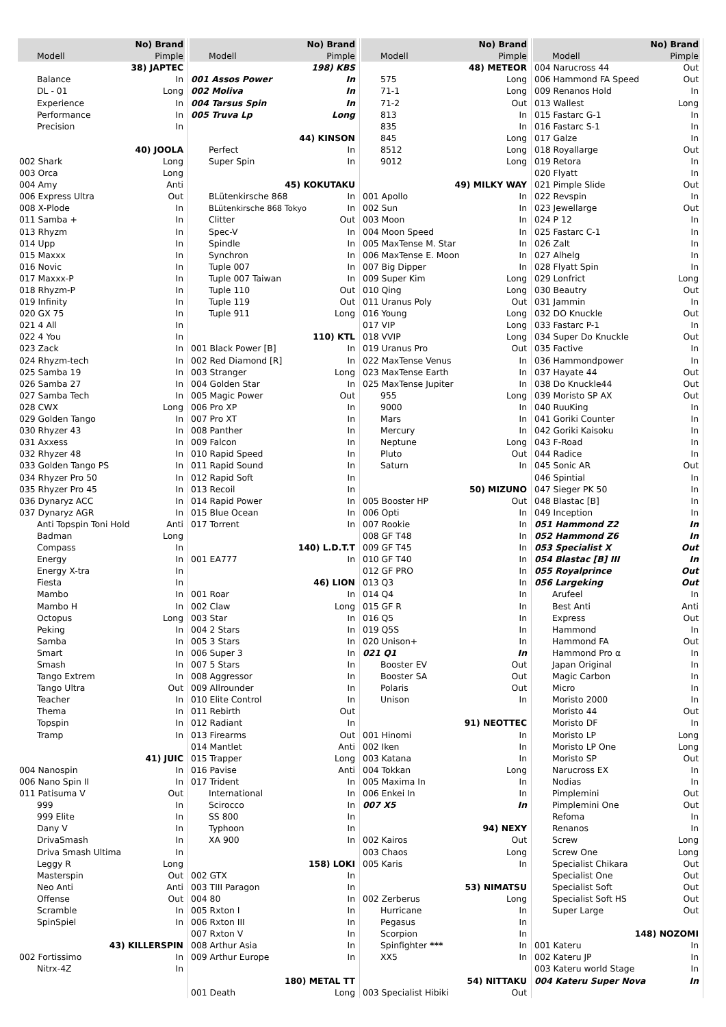| No) Brand | |
| --- | --- |
| Modell | Pimple |
| 38) JAPTEC | |
| Balance | In |
| DL - 01 | Long |
| Experience | In |
| Performance | In |
| Precision | In |
| 40) JOOLA | |
| 002 Shark | Long |
| 003 Orca | Long |
| 004 Amy | Anti |
| 006 Express Ultra | Out |
| 008 X-Plode | In |
| 011 Samba + | In |
| 013 Rhyzm | In |
| 014 Upp | In |
| 015 Maxxx | In |
| 016 Novic | In |
| 017 Maxxx-P | In |
| 018 Rhyzm-P | In |
| 019 Infinity | In |
| 020 GX 75 | In |
| 021 4 All | In |
| 022 4 You | In |
| 023 Zack | In |
| 024 Rhyzm-tech | In |
| 025 Samba 19 | In |
| 026 Samba 27 | In |
| 027 Samba Tech | In |
| 028 CWX | Long |
| 029 Golden Tango | In |
| 030 Rhyzer 43 | In |
| 031 Axxess | In |
| 032 Rhyzer 48 | In |
| 033 Golden Tango PS | In |
| 034 Rhyzer Pro 50 | In |
| 035 Rhyzer Pro 45 | In |
| 036 Dynaryz ACC | In |
| 037 Dynaryz AGR | In |
| Anti Topspin Toni Hold | Anti |
| Badman | Long |
| Compass | In |
| Energy | In |
| Energy X-tra | In |
| Fiesta | In |
| Mambo | In |
| Mambo H | In |
| Octopus | Long |
| Peking | In |
| Samba | In |
| Smart | In |
| Smash | In |
| Tango Extrem | In |
| Tango Ultra | Out |
| Teacher | In |
| Thema | In |
| Topspin | In |
| Tramp | In |
| 41) JUIC | |
| 004 Nanospin | In |
| 006 Nano Spin II | In |
| 011 Patisuma V | Out |
| 999 | In |
| 999 Elite | In |
| Dany V | In |
| DrivaSmash | In |
| Driva Smash Ultima | In |
| Leggy R | Long |
| Masterspin | Out |
| Neo Anti | Anti |
| Offense | Out |
| Scramble | In |
| SpinSpiel | In |
| 43) KILLERSPIN | |
| 002 Fortissimo | In |
| Nitrx-4Z | In |
| No) Brand | |
| --- | --- |
| Modell | Pimple |
| 198) KBS | |
| 001 Assos Power | In |
| 002 Moliva | In |
| 004 Tarsus Spin | In |
| 005 Truva Lp | Long |
| 44) KINSON | |
| Perfect | In |
| Super Spin | In |
| 45) KOKUTAKU | |
| BLütenkirsche 868 | In |
| BLütenkirsche 868 Tokyo | In |
| Clitter | Out |
| Spec-V | In |
| Spindle | In |
| Synchron | In |
| Tuple 007 | In |
| Tuple 007 Taiwan | In |
| Tuple 110 | Out |
| Tuple 119 | Out |
| Tuple 911 | Long |
| 110) KTL | |
| 001 Black Power [B] | In |
| 002 Red Diamond [R] | In |
| 003 Stranger | Long |
| 004 Golden Star | In |
| 005 Magic Power | Out |
| 006 Pro XP | In |
| 007 Pro XT | In |
| 008 Panther | In |
| 009 Falcon | In |
| 010 Rapid Speed | In |
| 011 Rapid Sound | In |
| 012 Rapid Soft | In |
| 013 Recoil | In |
| 014 Rapid Power | In |
| 015 Blue Ocean | In |
| 017 Torrent | In |
| 140) L.D.T.T | |
| 001 EA777 | In |
| 46) LION | |
| 001 Roar | In |
| 002 Claw | Long |
| 003 Star | In |
| 004 2 Stars | In |
| 005 3 Stars | In |
| 006 Super 3 | In |
| 007 5 Stars | In |
| 008 Aggressor | In |
| 009 Allrounder | In |
| 010 Elite Control | In |
| 011 Rebirth | Out |
| 012 Radiant | In |
| 013 Firearms | Out |
| 014 Mantlet | Anti |
| 015 Trapper | Long |
| 016 Pavise | Anti |
| 017 Trident | In |
| International | In |
| Scirocco | In |
| SS 800 | In |
| Typhoon | In |
| XA 900 | In |
| 158) LOKI | |
| 002 GTX | In |
| 003 TIII Paragon | In |
| 004 80 | In |
| 005 Rxton I | In |
| 006 Rxton III | In |
| 007 Rxton V | In |
| 008 Arthur Asia | In |
| 009 Arthur Europe | In |
| 180) METAL TT | |
| 001 Death | Long |
| No) Brand | |
| --- | --- |
| Modell | Pimple |
| 48) METEOR | |
| 575 | Long |
| 71-1 | Long |
| 71-2 | Out |
| 813 | In |
| 835 | In |
| 845 | Long |
| 8512 | Long |
| 9012 | Long |
| 49) MILKY WAY | |
| 001 Apollo | In |
| 002 Sun | In |
| 003 Moon | In |
| 004 Moon Speed | In |
| 005 MaxTense M. Star | In |
| 006 MaxTense E. Moon | In |
| 007 Big Dipper | In |
| 009 Super Kim | Long |
| 010 Qing | Long |
| 011 Uranus Poly | Out |
| 016 Young | Long |
| 017 VIP | Long |
| 018 VVIP | Long |
| 019 Uranus Pro | Out |
| 022 MaxTense Venus | In |
| 023 MaxTense Earth | In |
| 025 MaxTense Jupiter | In |
| 955 | Long |
| 9000 | In |
| Mars | In |
| Mercury | In |
| Neptune | Long |
| Pluto | Out |
| Saturn | In |
| 50) MIZUNO | |
| 005 Booster HP | Out |
| 006 Opti | In |
| 007 Rookie | In |
| 008 GF T48 | In |
| 009 GF T45 | In |
| 010 GF T40 | In |
| 012 GF PRO | In |
| 013 Q3 | In |
| 014 Q4 | In |
| 015 GF R | In |
| 016 Q5 | In |
| 019 Q5S | In |
| 020 Unison+ | In |
| 021 Q1 | In |
| Booster EV | Out |
| Booster SA | Out |
| Polaris | Out |
| Unison | In |
| 91) NEOTTEC | |
| 001 Hinomi | In |
| 002 Iken | In |
| 003 Katana | In |
| 004 Tokkan | Long |
| 005 Maxima In | In |
| 006 Enkei In | In |
| 007 X5 | In |
| 94) NEXY | |
| 002 Kairos | Out |
| 003 Chaos | Long |
| 005 Karis | In |
| 53) NIMATSU | |
| 002 Zerberus | Long |
| Hurricane | In |
| Pegasus | In |
| Scorpion | In |
| Spinfighter *** | In |
| XX5 | In |
| 54) NITTAKU | |
| 003 Specialist Hibiki | Out |
| No) Brand | |
| --- | --- |
| Modell | Pimple |
| 004 Narucross 44 | Out |
| 006 Hammond FA Speed | Out |
| 009 Renanos Hold | In |
| 013 Wallest | Long |
| 015 Fastarc G-1 | In |
| 016 Fastarc S-1 | In |
| 017 Galze | In |
| 018 Royallarge | Out |
| 019 Retora | In |
| 020 Flyatt | In |
| 021 Pimple Slide | Out |
| 022 Revspin | In |
| 023 Jewellarge | Out |
| 024 P 12 | In |
| 025 Fastarc C-1 | In |
| 026 Zalt | In |
| 027 Alhelg | In |
| 028 Flyatt Spin | In |
| 029 Lonfrict | Long |
| 030 Beautry | Out |
| 031 Jammin | In |
| 032 DO Knuckle | Out |
| 033 Fastarc P-1 | In |
| 034 Super Do Knuckle | Out |
| 035 Factive | In |
| 036 Hammondpower | In |
| 037 Hayate 44 | Out |
| 038 Do Knuckle44 | Out |
| 039 Moristo SP AX | Out |
| 040 RuuKing | In |
| 041 Goriki Counter | In |
| 042 Goriki Kaisoku | In |
| 043 F-Road | In |
| 044 Radice | In |
| 045 Sonic AR | Out |
| 046 Spintial | In |
| 047 Sieger PK 50 | In |
| 048 Blastac [B] | In |
| 049 Inception | In |
| 051 Hammond Z2 | In |
| 052 Hammond Z6 | In |
| 053 Specialist X | Out |
| 054 Blastac [B] III | In |
| 055 Royalprince | Out |
| 056 Largeking | Out |
| Arufeel | In |
| Best Anti | Anti |
| Express | Out |
| Hammond | In |
| Hammond FA | Out |
| Hammond Pro α | In |
| Japan Original | In |
| Magic Carbon | In |
| Micro | In |
| Moristo 2000 | In |
| Moristo 44 | Out |
| Moristo DF | In |
| Moristo LP | Long |
| Moristo LP One | Long |
| Moristo SP | Out |
| Narucross EX | In |
| Nodias | In |
| Pimplemini | Out |
| Pimplemini One | Out |
| Refoma | In |
| Renanos | In |
| Screw | Long |
| Screw One | Long |
| Specialist Chikara | Out |
| Specialist One | Out |
| Specialist Soft | Out |
| Specialist Soft HS | Out |
| Super Large | Out |
| 148) NOZOMI | |
| 001 Kateru | In |
| 002 Kateru JP | In |
| 003 Kateru world Stage | In |
| 004 Kateru Super Nova | In |